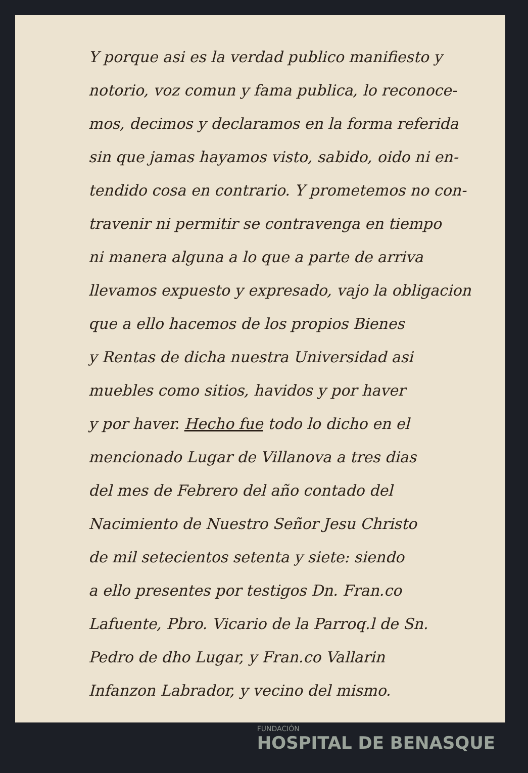Y porque asi es la verdad publico manifiesto y
notorio, voz comun y fama publica, lo reconoce-
mos, decimos y declaramos en la forma referida
sin que jamas hayamos visto, sabido, oido ni en-
tendido cosa en contrario. Y prometemos no con-
travenir ni permitir se contravenga en tiempo
ni manera alguna a lo que a parte de arriva
llevamos expuesto y expresado, vajo la obligacion
que a ello hacemos de los propios Bienes
y Rentas de dicha nuestra Universidad asi
muebles como sitios, havidos y por haver
y por haver. Hecho fue todo lo dicho en el
mencionado Lugar de Villanova a tres dias
del mes de Febrero del año contado del
Nacimiento de Nuestro Señor Jesu Christo
de mil setecientos setenta y siete: siendo
a ello presentes por testigos Dn. Fran.co
Lafuente, Pbro. Vicario de la Parroq.l de Sn.
Pedro de dho Lugar, y Fran.co Vallarin
Infanzon Labrador, y vecino del mismo.
FUNDACIÓN
HOSPITAL DE BENASQUE